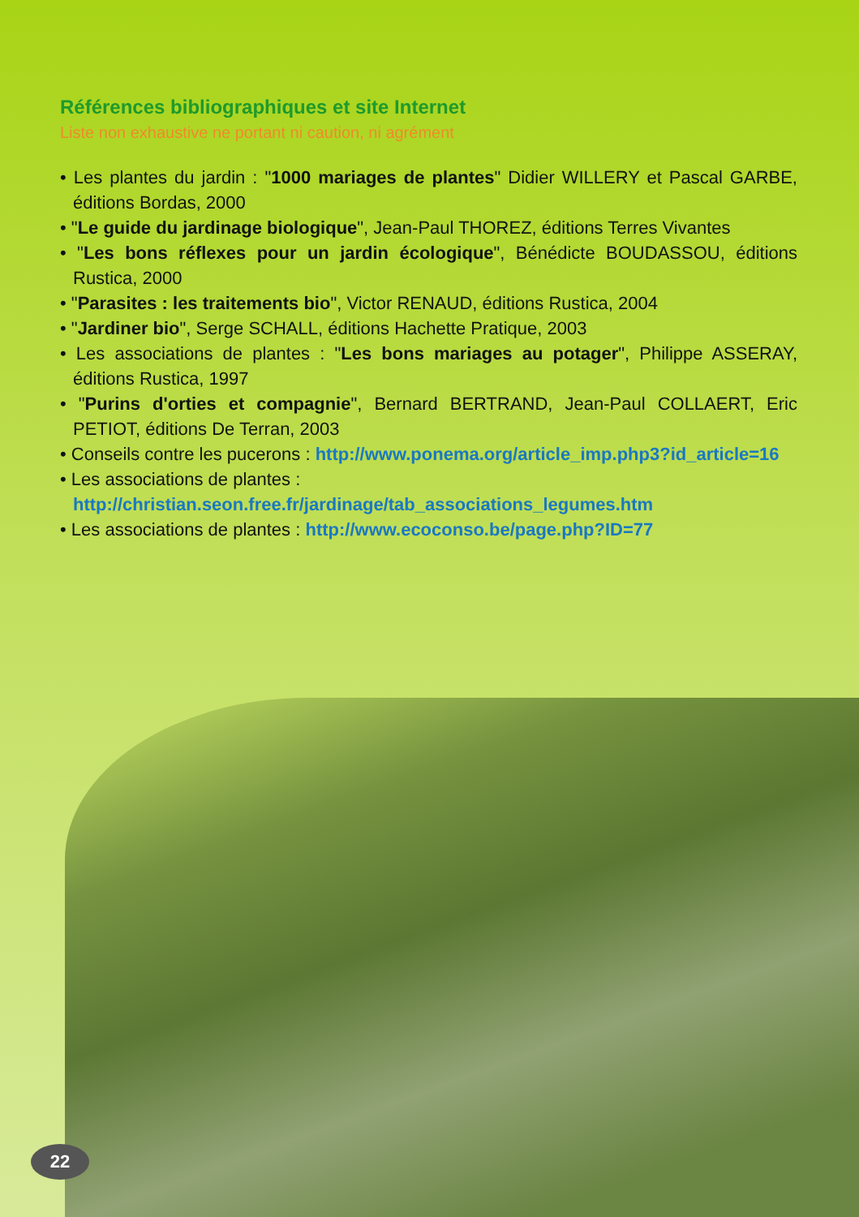Références bibliographiques et site Internet
Liste non exhaustive ne portant ni caution, ni agrément
• Les plantes du jardin : "1000 mariages de plantes" Didier WILLERY et Pascal GARBE, éditions Bordas, 2000
• "Le guide du jardinage biologique", Jean-Paul THOREZ, éditions Terres Vivantes
• "Les bons réflexes pour un jardin écologique", Bénédicte BOUDASSOU, éditions Rustica, 2000
• "Parasites : les traitements bio", Victor RENAUD, éditions Rustica, 2004
• "Jardiner bio", Serge SCHALL, éditions Hachette Pratique, 2003
• Les associations de plantes : "Les bons mariages au potager", Philippe ASSERAY, éditions Rustica, 1997
• "Purins d'orties et compagnie", Bernard BERTRAND, Jean-Paul COLLAERT, Eric PETIOT, éditions De Terran, 2003
• Conseils contre les pucerons : http://www.ponema.org/article_imp.php3?id_article=16
• Les associations de plantes :
http://christian.seon.free.fr/jardinage/tab_associations_legumes.htm
• Les associations de plantes : http://www.ecoconso.be/page.php?ID=77
22